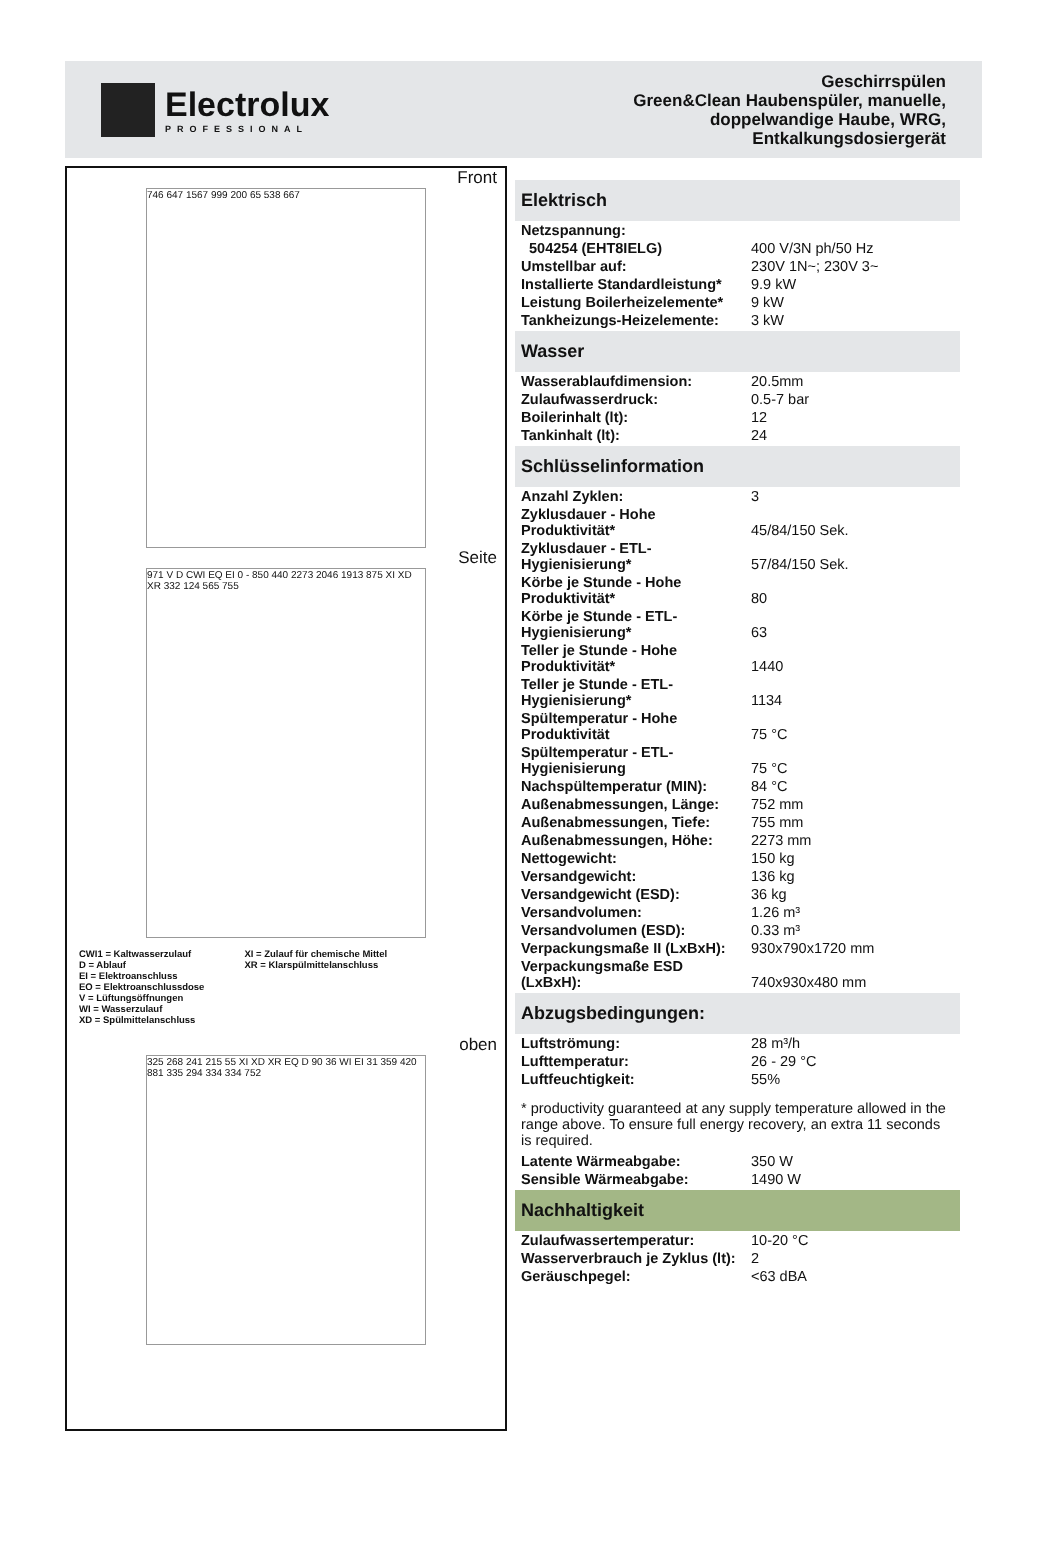Electrolux
PROFESSIONAL
Geschirrspülen
Green&Clean Haubenspüler, manuelle,
doppelwandige Haube, WRG,
Entkalkungsdosiergerät
Front
746 647 1567 999 200 65 538 667
Seite
971 V D CWI EQ EI 0 - 850 440 2273 2046 1913 875 XI XD XR 332 124 565 755
CWI1 = Kaltwasserzulauf
D = Ablauf
EI = Elektroanschluss
EO = Elektroanschlussdose
V = Lüftungsöffnungen
WI = Wasserzulauf
XD = Spülmittelanschluss
XI = Zulauf für chemische Mittel
XR = Klarspülmittelanschluss
oben
325 268 241 215 55 XI XD XR EQ D 90 36 WI EI 31 359 420 881 335 294 334 334 752
Elektrisch
| Netzspannung: | |
| 504254 (EHT8IELG) | 400 V/3N ph/50 Hz |
| Umstellbar auf: | 230V 1N~; 230V 3~ |
| Installierte Standardleistung* | 9.9 kW |
| Leistung Boilerheizelemente* | 9 kW |
| Tankheizungs-Heizelemente: | 3 kW |
Wasser
| Wasserablaufdimension: | 20.5mm |
| Zulaufwasserdruck: | 0.5-7 bar |
| Boilerinhalt (lt): | 12 |
| Tankinhalt (lt): | 24 |
Schlüsselinformation
| Anzahl Zyklen: | 3 |
| Zyklusdauer - Hohe Produktivität* | 45/84/150 Sek. |
| Zyklusdauer - ETL-Hygienisierung* | 57/84/150 Sek. |
| Körbe je Stunde - Hohe Produktivität* | 80 |
| Körbe je Stunde - ETL-Hygienisierung* | 63 |
| Teller je Stunde - Hohe Produktivität* | 1440 |
| Teller je Stunde - ETL-Hygienisierung* | 1134 |
| Spültemperatur - Hohe Produktivität | 75 °C |
| Spültemperatur - ETL-Hygienisierung | 75 °C |
| Nachspültemperatur (MIN): | 84 °C |
| Außenabmessungen, Länge: | 752 mm |
| Außenabmessungen, Tiefe: | 755 mm |
| Außenabmessungen, Höhe: | 2273 mm |
| Nettogewicht: | 150 kg |
| Versandgewicht: | 136 kg |
| Versandgewicht (ESD): | 36 kg |
| Versandvolumen: | 1.26 m³ |
| Versandvolumen (ESD): | 0.33 m³ |
| Verpackungsmaße II (LxBxH): | 930x790x1720 mm |
| Verpackungsmaße ESD (LxBxH): | 740x930x480 mm |
Abzugsbedingungen:
| Luftströmung: | 28 m³/h |
| Lufttemperatur: | 26 - 29 °C |
| Luftfeuchtigkeit: | 55% |
* productivity guaranteed at any supply temperature allowed in the range above. To ensure full energy recovery, an extra 11 seconds is required.
| Latente Wärmeabgabe: | 350 W |
| Sensible Wärmeabgabe: | 1490 W |
Nachhaltigkeit
| Zulaufwassertemperatur: | 10-20 °C |
| Wasserverbrauch je Zyklus (lt): | 2 |
| Geräuschpegel: | <63 dBA |